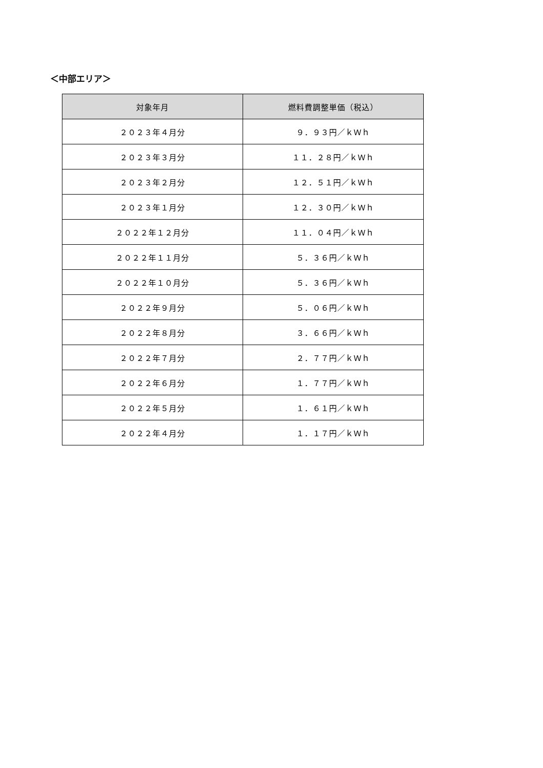＜中部エリア＞
| 対象年月 | 燃料費調整単価（税込） |
| --- | --- |
| ２０２３年４月分 | ９．９３円／ｋＷｈ |
| ２０２３年３月分 | １１．２８円／ｋＷｈ |
| ２０２３年２月分 | １２．５１円／ｋＷｈ |
| ２０２３年１月分 | １２．３０円／ｋＷｈ |
| ２０２２年１２月分 | １１．０４円／ｋＷｈ |
| ２０２２年１１月分 | ５．３６円／ｋＷｈ |
| ２０２２年１０月分 | ５．３６円／ｋＷｈ |
| ２０２２年９月分 | ５．０６円／ｋＷｈ |
| ２０２２年８月分 | ３．６６円／ｋＷｈ |
| ２０２２年７月分 | ２．７７円／ｋＷｈ |
| ２０２２年６月分 | １．７７円／ｋＷｈ |
| ２０２２年５月分 | １．６１円／ｋＷｈ |
| ２０２２年４月分 | １．１７円／ｋＷｈ |